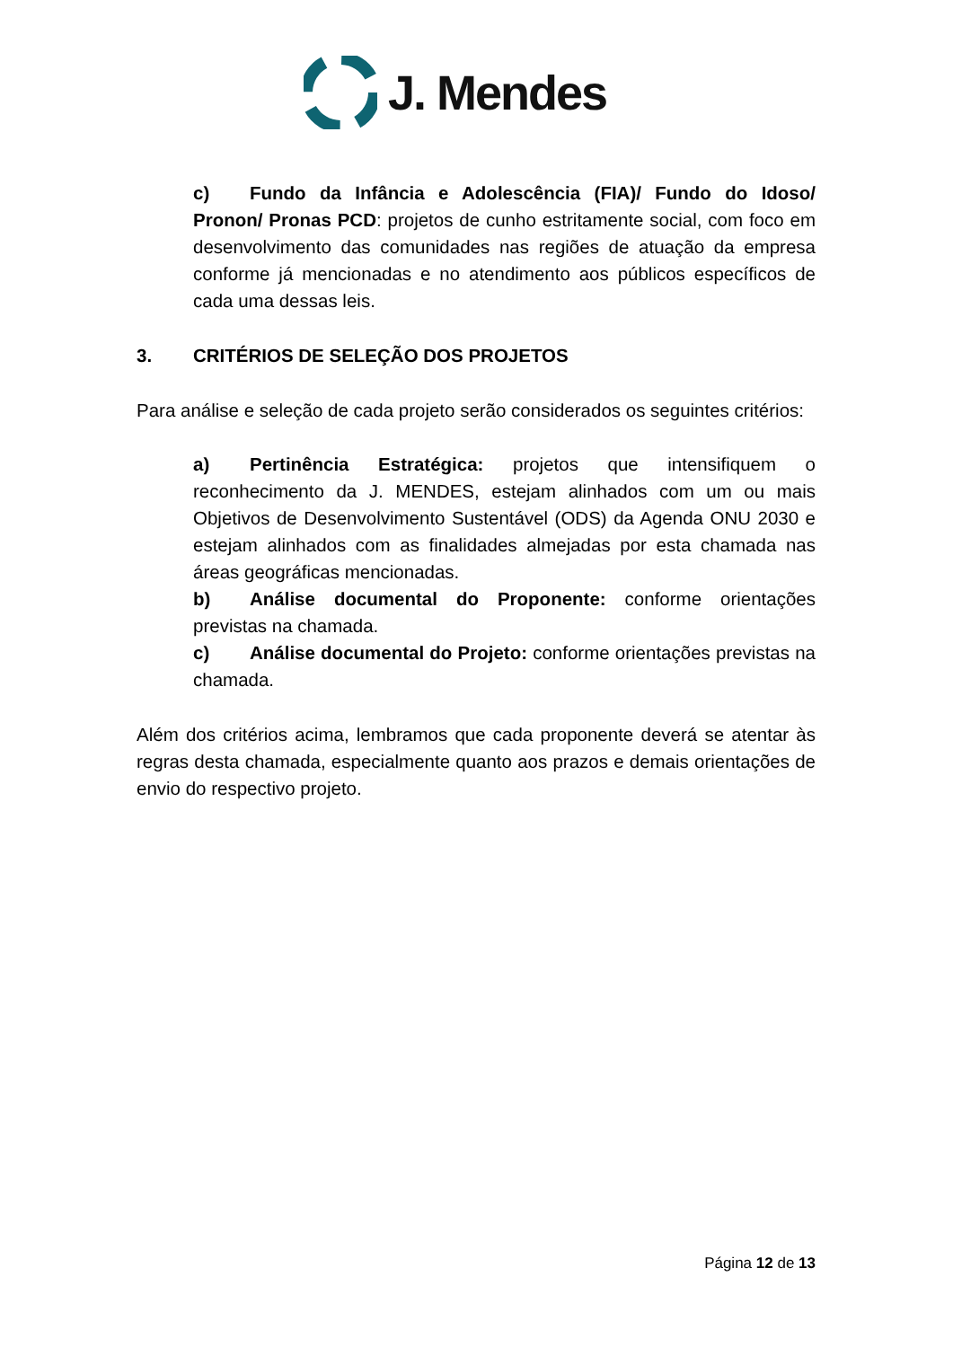J. Mendes
c) Fundo da Infância e Adolescência (FIA)/ Fundo do Idoso/ Pronon/ Pronas PCD: projetos de cunho estritamente social, com foco em desenvolvimento das comunidades nas regiões de atuação da empresa conforme já mencionadas e no atendimento aos públicos específicos de cada uma dessas leis.
3. CRITÉRIOS DE SELEÇÃO DOS PROJETOS
Para análise e seleção de cada projeto serão considerados os seguintes critérios:
a) Pertinência Estratégica: projetos que intensifiquem o reconhecimento da J. MENDES, estejam alinhados com um ou mais Objetivos de Desenvolvimento Sustentável (ODS) da Agenda ONU 2030 e estejam alinhados com as finalidades almejadas por esta chamada nas áreas geográficas mencionadas.
b) Análise documental do Proponente: conforme orientações previstas na chamada.
c) Análise documental do Projeto: conforme orientações previstas na chamada.
Além dos critérios acima, lembramos que cada proponente deverá se atentar às regras desta chamada, especialmente quanto aos prazos e demais orientações de envio do respectivo projeto.
Página 12 de 13